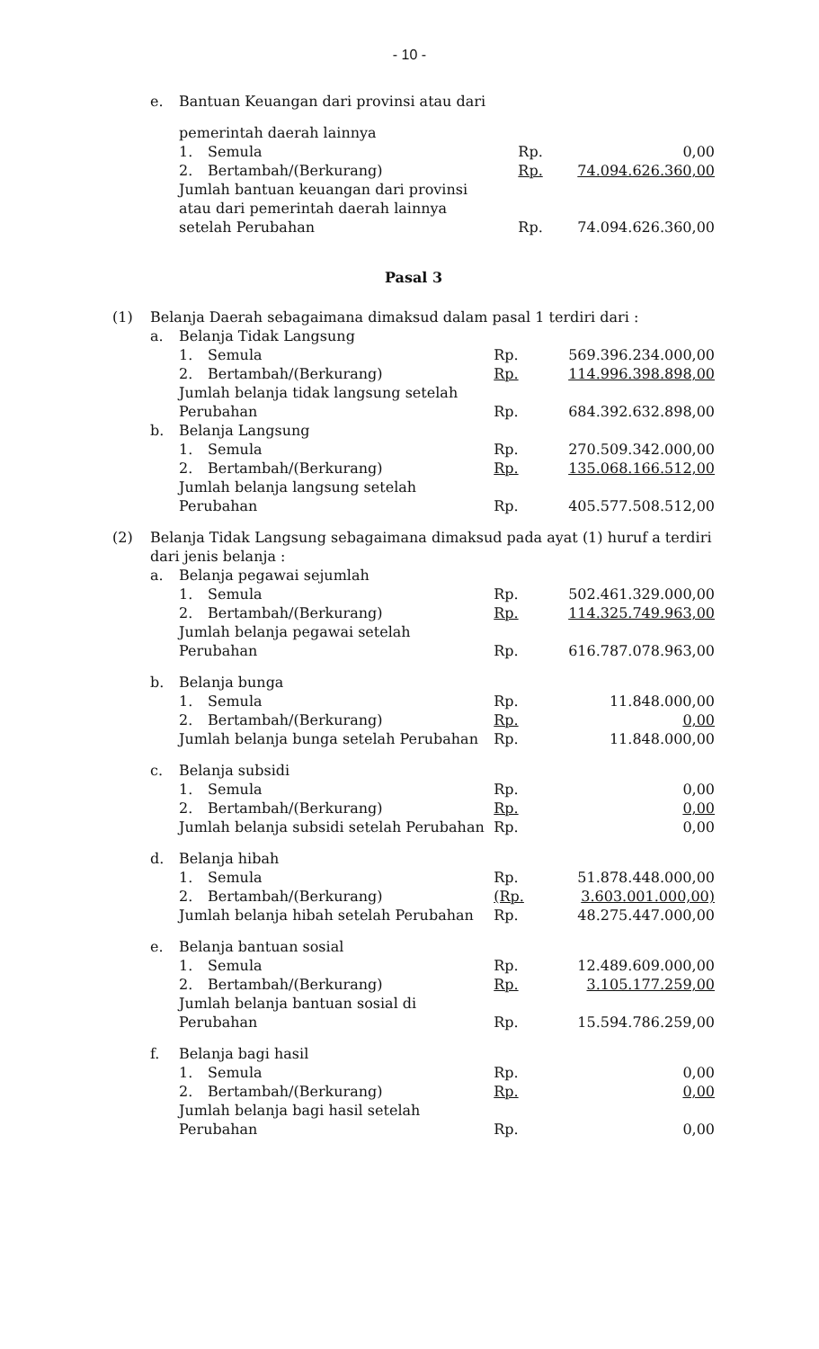- 10 -
| | e. | Bantuan Keuangan dari provinsi atau dari | | | |
| | | pemerintah daerah lainnya | | | |
| | | 1. | Semula | Rp. | 0,00 |
| | | 2. | Bertambah/(Berkurang) | Rp. | 74.094.626.360,00 |
| | | Jumlah bantuan keuangan dari provinsi atau dari pemerintah daerah lainnya setelah Perubahan | | Rp. | 74.094.626.360,00 |
Pasal 3
| (1) | Belanja Daerah sebagaimana dimaksud dalam pasal 1 terdiri dari : | | | | |
| | a. | Belanja Tidak Langsung | | | |
| | | 1. | Semula | Rp. | 569.396.234.000,00 |
| | | 2. | Bertambah/(Berkurang) | Rp. | 114.996.398.898,00 |
| | | Jumlah belanja tidak langsung setelah Perubahan | | Rp. | 684.392.632.898,00 |
| | b. | Belanja Langsung | | | |
| | | 1. | Semula | Rp. | 270.509.342.000,00 |
| | | 2. | Bertambah/(Berkurang) | Rp. | 135.068.166.512,00 |
| | | Jumlah belanja langsung setelah Perubahan | | Rp. | 405.577.508.512,00 |
| (2) | Belanja Tidak Langsung sebagaimana dimaksud pada ayat (1) huruf a terdiri dari jenis belanja : | | | | |
| | a. | Belanja pegawai sejumlah | | | |
| | | 1. | Semula | Rp. | 502.461.329.000,00 |
| | | 2. | Bertambah/(Berkurang) | Rp. | 114.325.749.963,00 |
| | | Jumlah belanja pegawai setelah Perubahan | | Rp. | 616.787.078.963,00 |
| | b. | Belanja bunga | | | |
| | | 1. | Semula | Rp. | 11.848.000,00 |
| | | 2. | Bertambah/(Berkurang) | Rp. | 0,00 |
| | | Jumlah belanja bunga setelah Perubahan | | Rp. | 11.848.000,00 |
| | c. | Belanja subsidi | | | |
| | | 1. | Semula | Rp. | 0,00 |
| | | 2. | Bertambah/(Berkurang) | Rp. | 0,00 |
| | | Jumlah belanja subsidi setelah Perubahan | | Rp. | 0,00 |
| | d. | Belanja hibah | | | |
| | | 1. | Semula | Rp. | 51.878.448.000,00 |
| | | 2. | Bertambah/(Berkurang) | (Rp. | 3.603.001.000,00) |
| | | Jumlah belanja hibah setelah Perubahan | | Rp. | 48.275.447.000,00 |
| | e. | Belanja bantuan sosial | | | |
| | | 1. | Semula | Rp. | 12.489.609.000,00 |
| | | 2. | Bertambah/(Berkurang) | Rp. | 3.105.177.259,00 |
| | | Jumlah belanja bantuan sosial di Perubahan | | Rp. | 15.594.786.259,00 |
| | f. | Belanja bagi hasil | | | |
| | | 1. | Semula | Rp. | 0,00 |
| | | 2. | Bertambah/(Berkurang) | Rp. | 0,00 |
| | | Jumlah belanja bagi hasil setelah Perubahan | | Rp. | 0,00 |